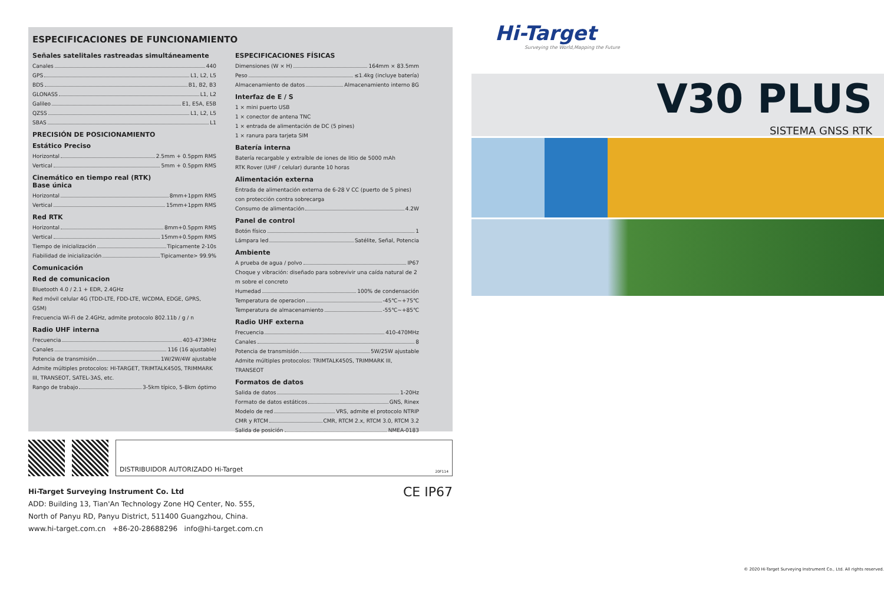ESPECIFICACIONES DE FUNCIONAMIENTO
Señales satelitales rastreadas simultáneamente
Canales 440
GPS L1, L2, L5
BDS B1, B2, B3
GLONASS L1, L2
Galileo E1, E5A, E5B
QZSS L1, L2, L5
SBAS L1
PRECISIÓN DE POSICIONAMIENTO
Estático Preciso
Horizontal 2.5mm + 0.5ppm RMS
Vertical 5mm + 0.5ppm RMS
Cinemático en tiempo real (RTK)
Base única
Horizontal 8mm+1ppm RMS
Vertical 15mm+1ppm RMS
Red RTK
Horizontal 8mm+0.5ppm RMS
Vertical 15mm+0.5ppm RMS
Tiempo de inicialización Tipicamente 2-10s
Fiabilidad de inicialización Tipicamente> 99.9%
Comunicación
Red de comunicacion
Bluetooth 4.0 / 2.1 + EDR, 2.4GHz
Red móvil celular 4G (TDD-LTE, FDD-LTE, WCDMA, EDGE, GPRS, GSM)
Frecuencia Wi-Fi de 2.4GHz, admite protocolo 802.11b / g / n
Radio UHF interna
Frecuencia 403-473MHz
Canales 116 (16 ajustable)
Potencia de transmisión 1W/2W/4W ajustable
Admite múltiples protocolos: HI-TARGET, TRIMTALK450S, TRIMMARK III, TRANSEOT, SATEL-3AS, etc.
Rango de trabajo 3-5km típico, 5-8km óptimo
ESPECIFICACIONES FÍSICAS
Dimensiones (W × H) 164mm × 83.5mm
Peso ≤1.4kg (incluye batería)
Almacenamiento de datos Almacenamiento interno 8G
Interfaz de E / S
1 × mini puerto USB
1 × conector de antena TNC
1 × entrada de alimentación de DC (5 pines)
1 × ranura para tarjeta SIM
Batería interna
Batería recargable y extraíble de iones de litio de 5000 mAh
RTK Rover (UHF / celular) durante 10 horas
Alimentación externa
Entrada de alimentación externa de 6-28 V CC (puerto de 5 pines) con protección contra sobrecarga
Consumo de alimentación 4.2W
Panel de control
Botón físico 1
Lámpara led Satélite, Señal, Potencia
Ambiente
A prueba de agua / polvo IP67
Choque y vibración: diseñado para sobrevivir una caída natural de 2 m sobre el concreto
Humedad 100% de condensación
Temperatura de operacion -45℃~+75℃
Temperatura de almacenamiento -55℃~+85℃
Radio UHF externa
Frecuencia 410-470MHz
Canales 8
Potencia de transmisión 5W/25W ajustable
Admite múltiples protocolos: TRIMTALK450S, TRIMMARK III, TRANSEOT
Formatos de datos
Salida de datos 1-20Hz
Formato de datos estáticos GNS, Rinex
Modelo de red VRS, admite el protocolo NTRIP
CMR y RTCM CMR, RTCM 2.x, RTCM 3.0, RTCM 3.2
Salida de posición NMEA-0183
DISTRIBUIDOR AUTORIZADO Hi-Target 20F114
Hi-Target Surveying Instrument Co. Ltd
ADD: Building 13, Tian'An Technology Zone HQ Center, No. 555,
North of Panyu RD, Panyu District, 511400 Guangzhou, China.
www.hi-target.com.cn +86-20-28688296 info@hi-target.com.cn
CE IP67
Hi-Target
Surveying the World,Mapping the Future
V30 PLUS
SISTEMA GNSS RTK
© 2020 Hi-Target Surveying Instrument Co., Ltd. All rights reserved.